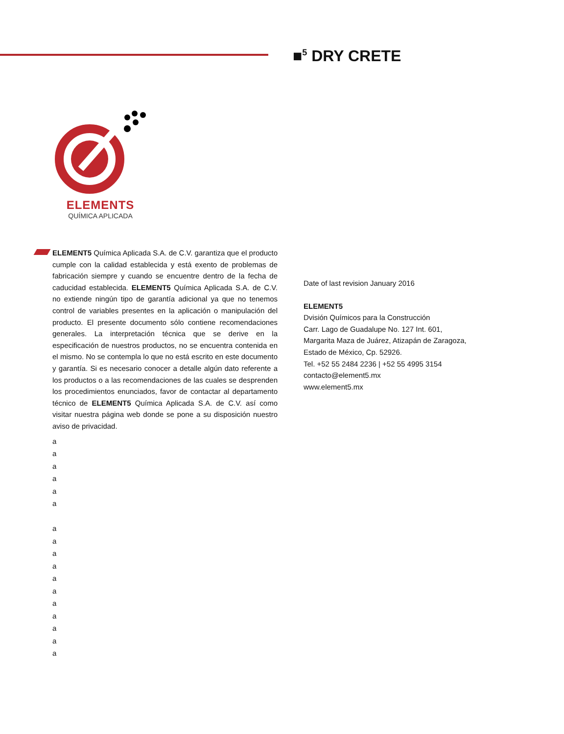■<sup>5</sup> DRY CRETE
ELEMENTS
QUÍMICA APLICADA
ELEMENT5 Química Aplicada S.A. de C.V. garantiza que el producto cumple con la calidad establecida y está exento de problemas de fabricación siempre y cuando se encuentre dentro de la fecha de caducidad establecida. ELEMENT5 Química Aplicada S.A. de C.V. no extiende ningún tipo de garantía adicional ya que no tenemos control de variables presentes en la aplicación o manipulación del producto. El presente documento sólo contiene recomendaciones generales. La interpretación técnica que se derive en la especificación de nuestros productos, no se encuentra contenida en el mismo. No se contempla lo que no está escrito en este documento y garantía. Si es necesario conocer a detalle algún dato referente a los productos o a las recomendaciones de las cuales se desprenden los procedimientos enunciados, favor de contactar al departamento técnico de ELEMENT5 Química Aplicada S.A. de C.V. así como visitar nuestra página web donde se pone a su disposición nuestro aviso de privacidad.
a
a
a
a
a
a
a
a
a
a
a
a
a
a
a
a
a
Date of last revision January 2016
ELEMENT5
Dvisión Químicos para la Construcción
Carr. Lago de Guadalupe No. 127 Int. 601,
Margarita Maza de Juárez, Atizapán de Zaragoza,
Estado de México, Cp. 52926.
Tel. +52 55 2484 2236 | +52 55 4995 3154
contacto@element5.mx
www.element5.mx